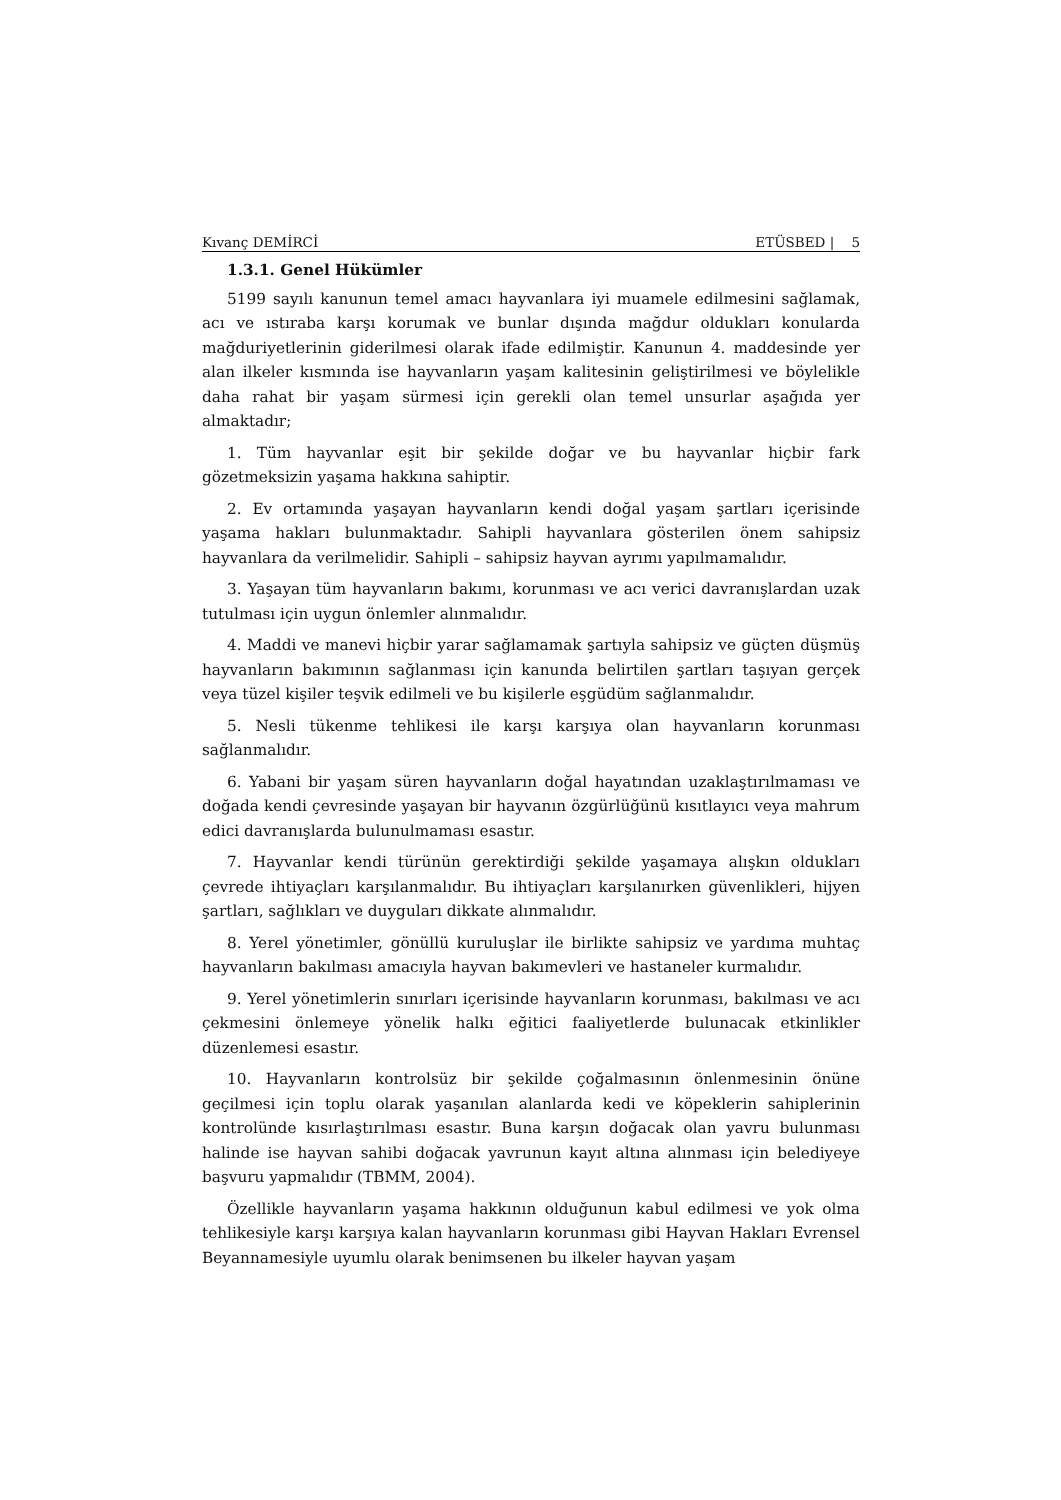Kıvanç DEMİRCİ ETÜSBED | 5
1.3.1. Genel Hükümler
5199 sayılı kanunun temel amacı hayvanlara iyi muamele edilmesini sağlamak, acı ve ıstıraba karşı korumak ve bunlar dışında mağdur oldukları konularda mağduriyetlerinin giderilmesi olarak ifade edilmiştir. Kanunun 4. maddesinde yer alan ilkeler kısmında ise hayvanların yaşam kalitesinin geliştirilmesi ve böylelikle daha rahat bir yaşam sürmesi için gerekli olan temel unsurlar aşağıda yer almaktadır;
1. Tüm hayvanlar eşit bir şekilde doğar ve bu hayvanlar hiçbir fark gözetmeksizin yaşama hakkına sahiptir.
2. Ev ortamında yaşayan hayvanların kendi doğal yaşam şartları içerisinde yaşama hakları bulunmaktadır. Sahipli hayvanlara gösterilen önem sahipsiz hayvanlara da verilmelidir. Sahipli – sahipsiz hayvan ayrımı yapılmamalıdır.
3. Yaşayan tüm hayvanların bakımı, korunması ve acı verici davranışlardan uzak tutulması için uygun önlemler alınmalıdır.
4. Maddi ve manevi hiçbir yarar sağlamamak şartıyla sahipsiz ve güçten düşmüş hayvanların bakımının sağlanması için kanunda belirtilen şartları taşıyan gerçek veya tüzel kişiler teşvik edilmeli ve bu kişilerle eşgüdüm sağlanmalıdır.
5. Nesli tükenme tehlikesi ile karşı karşıya olan hayvanların korunması sağlanmalıdır.
6. Yabani bir yaşam süren hayvanların doğal hayatından uzaklaştırılmaması ve doğada kendi çevresinde yaşayan bir hayvanın özgürlüğünü kısıtlayıcı veya mahrum edici davranışlarda bulunulmaması esastır.
7. Hayvanlar kendi türünün gerektirdiği şekilde yaşamaya alışkın oldukları çevrede ihtiyaçları karşılanmalıdır. Bu ihtiyaçları karşılanırken güvenlikleri, hijyen şartları, sağlıkları ve duyguları dikkate alınmalıdır.
8. Yerel yönetimler, gönüllü kuruluşlar ile birlikte sahipsiz ve yardıma muhtaç hayvanların bakılması amacıyla hayvan bakımevleri ve hastaneler kurmalıdır.
9. Yerel yönetimlerin sınırları içerisinde hayvanların korunması, bakılması ve acı çekmesini önlemeye yönelik halkı eğitici faaliyetlerde bulunacak etkinlikler düzenlemesi esastır.
10. Hayvanların kontrolsüz bir şekilde çoğalmasının önlenmesinin önüne geçilmesi için toplu olarak yaşanılan alanlarda kedi ve köpeklerin sahiplerinin kontrolünde kısırlaştırılması esastır. Buna karşın doğacak olan yavru bulunması halinde ise hayvan sahibi doğacak yavrunun kayıt altına alınması için belediyeye başvuru yapmalıdır (TBMM, 2004).
Özellikle hayvanların yaşama hakkının olduğunun kabul edilmesi ve yok olma tehlikesiyle karşı karşıya kalan hayvanların korunması gibi Hayvan Hakları Evrensel Beyannamesiyle uyumlu olarak benimsenen bu ilkeler hayvan yaşam